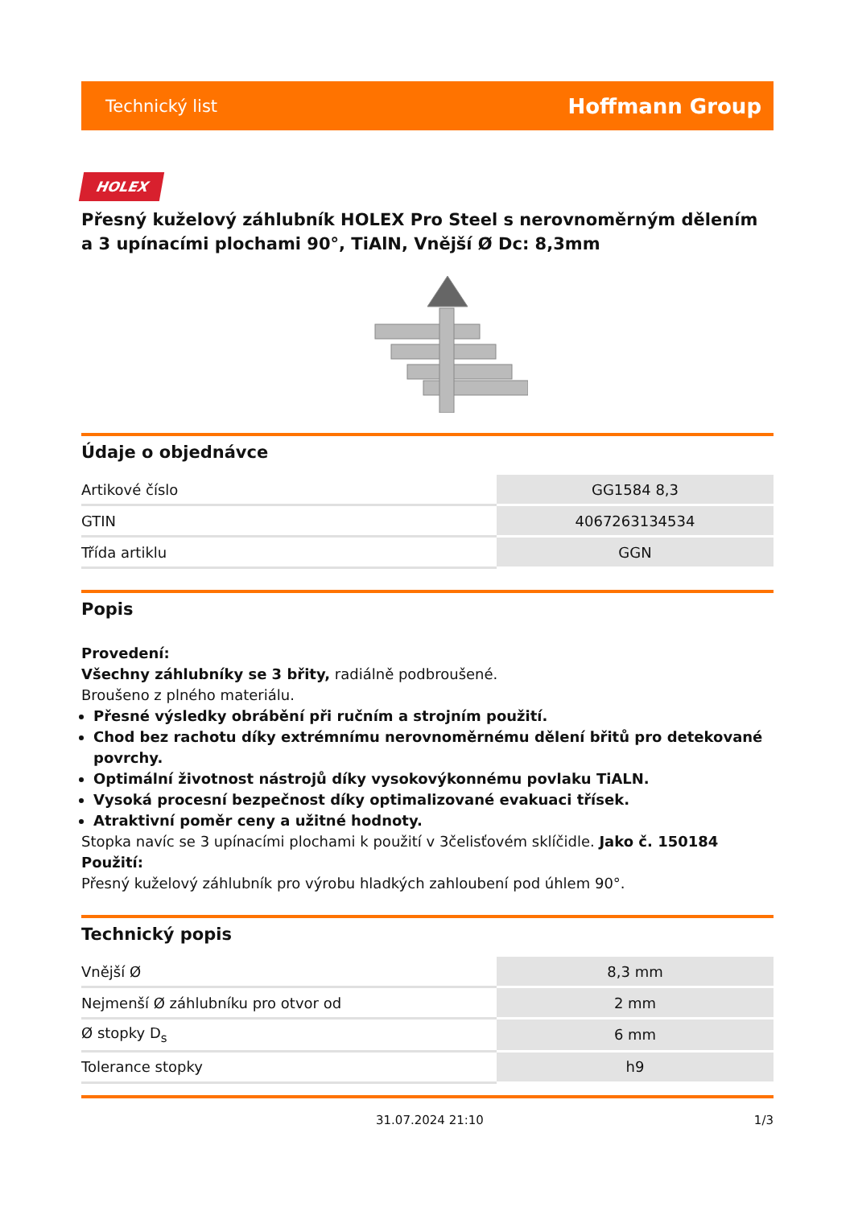Technický list Hoffmann Group
HOLEX
Přesný kuželový záhlubník HOLEX Pro Steel s nerovnoměrným dělením a 3 upínacími plochami 90°, TiAlN, Vnější Ø Dc: 8,3mm
Údaje o objednávce
| Artikové číslo | GG1584 8,3 |
| GTIN | 4067263134534 |
| Třída artiklu | GGN |
Popis
Provedení:
Všechny záhlubníky se 3 břity, radiálně podbroušené.
Broušeno z plného materiálu.
Přesné výsledky obrábění při ručním a strojním použití.
Chod bez rachotu díky extrémnímu nerovnoměrnému dělení břitů pro detekované povrchy.
Optimální životnost nástrojů díky vysokovýkonnému povlaku TiALN.
Vysoká procesní bezpečnost díky optimalizované evakuaci třísek.
Atraktivní poměr ceny a užitné hodnoty.
Stopka navíc se 3 upínacími plochami k použití v 3čelisťovém sklíčidle. Jako č. 150184
Použití:
Přesný kuželový záhlubník pro výrobu hladkých zahloubení pod úhlem 90°.
Technický popis
| Vnější Ø | 8,3 mm |
| Nejmenší Ø záhlubníku pro otvor od | 2 mm |
| Ø stopky D<sub>s</sub> | 6 mm |
| Tolerance stopky | h9 |
31.07.2024 21:10 1/3